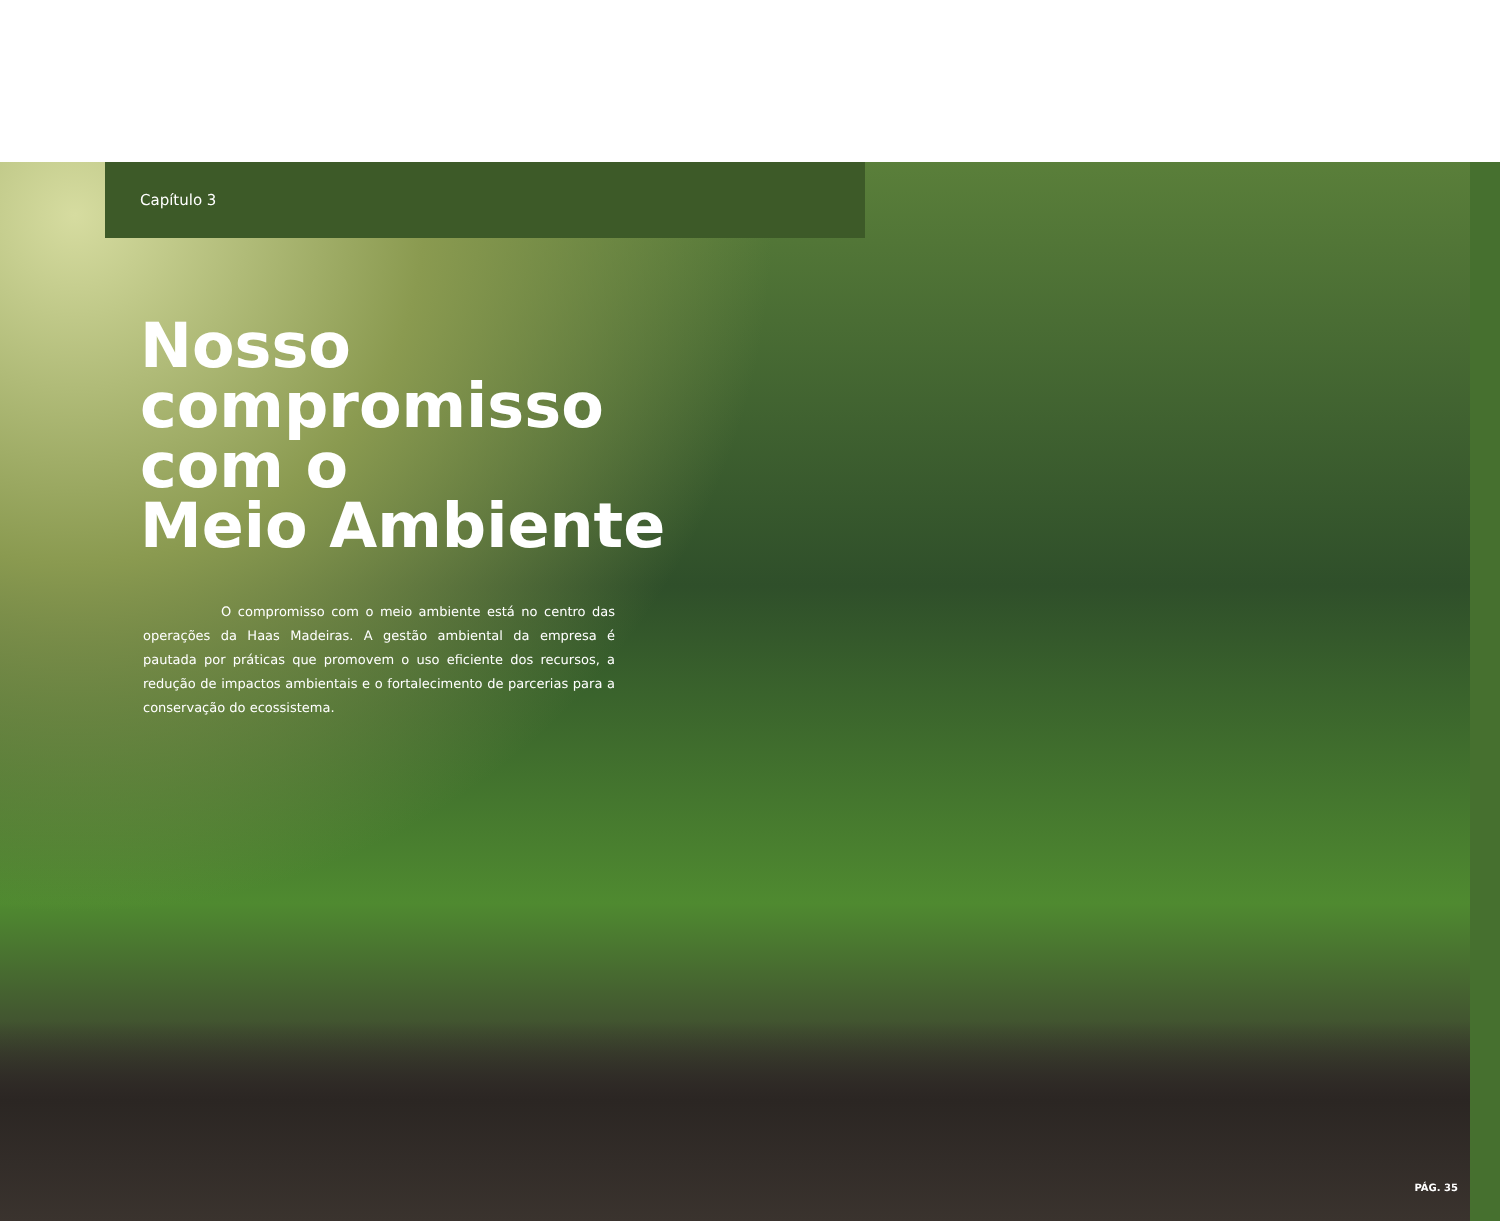Capítulo 3
Nosso
compromisso
com o
Meio Ambiente
O compromisso com o meio ambiente está no centro das operações da Haas Madeiras. A gestão ambiental da empresa é pautada por práticas que promovem o uso eficiente dos recursos, a redução de impactos ambientais e o fortalecimento de parcerias para a conservação do ecossistema.
PÁG. 35